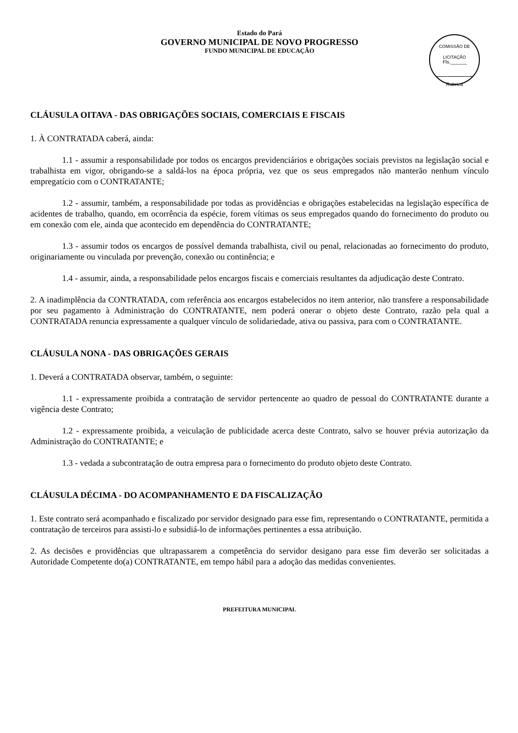Estado do Pará
GOVERNO MUNICIPAL DE NOVO PROGRESSO
FUNDO MUNICIPAL DE EDUCAÇÃO
COMISSÃO DE LICITAÇÃO
Fls.______
Rubrica
CLÁUSULA OITAVA - DAS OBRIGAÇÕES SOCIAIS, COMERCIAIS E FISCAIS
1. À CONTRATADA caberá, ainda:
1.1 - assumir a responsabilidade por todos os encargos previdenciários e obrigações sociais previstos na legislação social e trabalhista em vigor, obrigando-se a saldá-los na época própria, vez que os seus empregados não manterão nenhum vínculo empregatício com o CONTRATANTE;
1.2 - assumir, também, a responsabilidade por todas as providências e obrigações estabelecidas na legislação específica de acidentes de trabalho, quando, em ocorrência da espécie, forem vítimas os seus empregados quando do fornecimento do produto ou em conexão com ele, ainda que acontecido em dependência do CONTRATANTE;
1.3 - assumir todos os encargos de possível demanda trabalhista, civil ou penal, relacionadas ao fornecimento do produto, originariamente ou vinculada por prevenção, conexão ou continência; e
1.4 - assumir, ainda, a responsabilidade pelos encargos fiscais e comerciais resultantes da adjudicação deste Contrato.
2. A inadimplência da CONTRATADA, com referência aos encargos estabelecidos no item anterior, não transfere a responsabilidade por seu pagamento à Administração do CONTRATANTE, nem poderá onerar o objeto deste Contrato, razão pela qual a CONTRATADA renuncia expressamente a qualquer vínculo de solidariedade, ativa ou passiva, para com o CONTRATANTE.
CLÁUSULA NONA - DAS OBRIGAÇÕES GERAIS
1. Deverá a CONTRATADA observar, também, o seguinte:
1.1 - expressamente proibida a contratação de servidor pertencente ao quadro de pessoal do CONTRATANTE durante a vigência deste Contrato;
1.2 - expressamente proibida, a veiculação de publicidade acerca deste Contrato, salvo se houver prévia autorização da Administração do CONTRATANTE; e
1.3 - vedada a subcontratação de outra empresa para o fornecimento do produto objeto deste Contrato.
CLÁUSULA DÉCIMA - DO ACOMPANHAMENTO E DA FISCALIZAÇÃO
1. Este contrato será acompanhado e fiscalizado por servidor designado para esse fim, representando o CONTRATANTE, permitida a contratação de terceiros para assisti-lo e subsidiá-lo de informações pertinentes a essa atribuição.
2. As decisões e providências que ultrapassarem a competência do servidor desigano para esse fim deverão ser solicitadas a Autoridade Competente do(a) CONTRATANTE, em tempo hábil para a adoção das medidas convenientes.
PREFEITURA MUNICIPAL